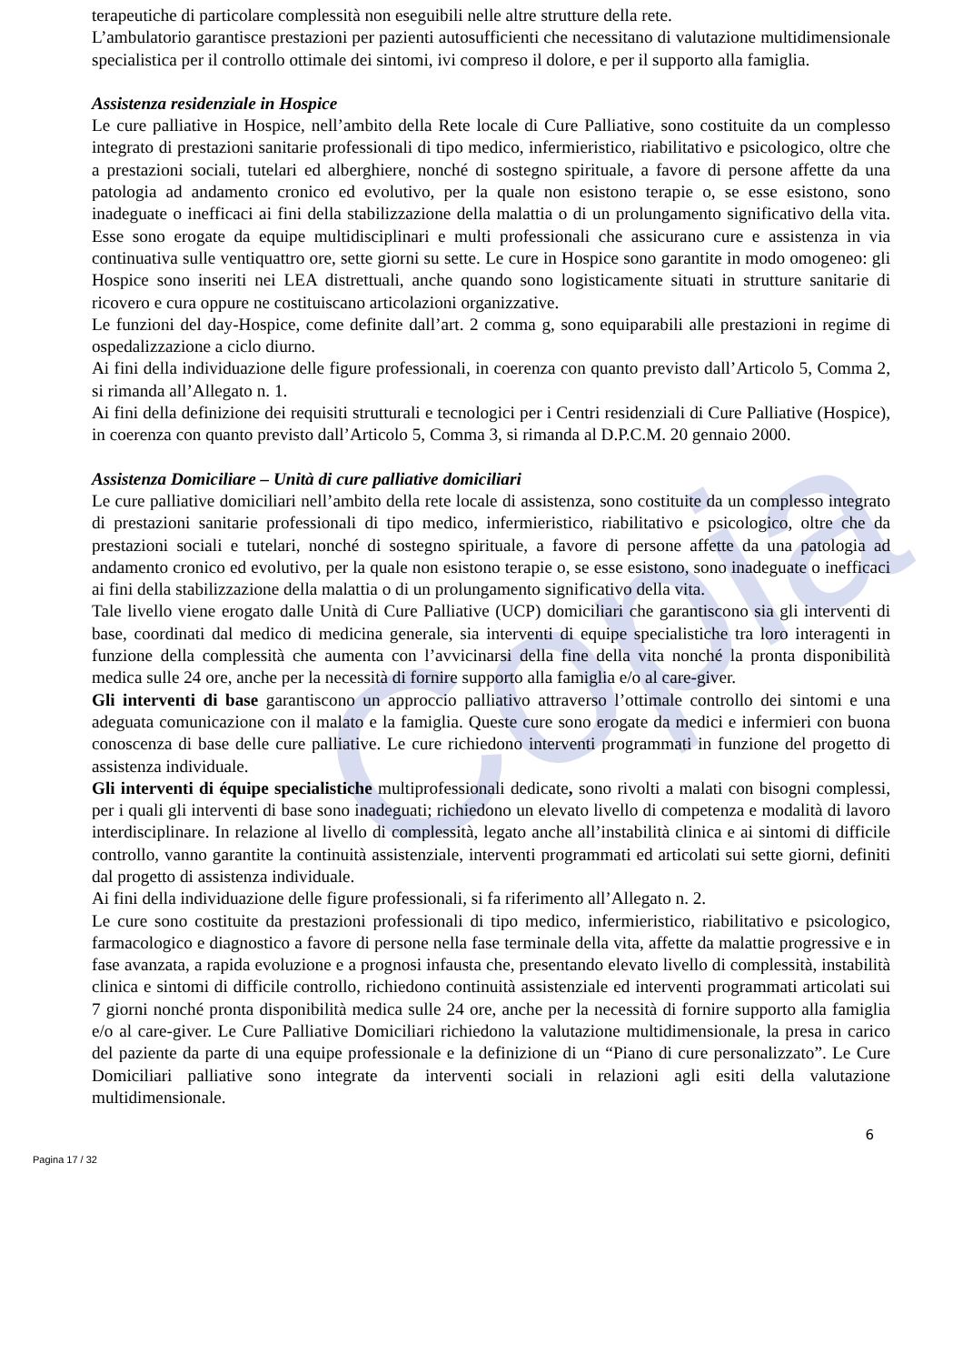Copia
terapeutiche di particolare complessità non eseguibili nelle altre strutture della rete.
L’ambulatorio garantisce prestazioni per pazienti autosufficienti che necessitano di valutazione multidimensionale specialistica per il controllo ottimale dei sintomi, ivi compreso il dolore, e per il supporto alla famiglia.
Assistenza residenziale in Hospice
Le cure palliative in Hospice, nell’ambito della Rete locale di Cure Palliative, sono costituite da un complesso integrato di prestazioni sanitarie professionali di tipo medico, infermieristico, riabilitativo e psicologico, oltre che a prestazioni sociali, tutelari ed alberghiere, nonché di sostegno spirituale, a favore di persone affette da una patologia ad andamento cronico ed evolutivo, per la quale non esistono terapie o, se esse esistono, sono inadeguate o inefficaci ai fini della stabilizzazione della malattia o di un prolungamento significativo della vita. Esse sono erogate da equipe multidisciplinari e multi professionali che assicurano cure e assistenza in via continuativa sulle ventiquattro ore, sette giorni su sette. Le cure in Hospice sono garantite in modo omogeneo: gli Hospice sono inseriti nei LEA distrettuali, anche quando sono logisticamente situati in strutture sanitarie di ricovero e cura oppure ne costituiscano articolazioni organizzative.
Le funzioni del day-Hospice, come definite dall’art. 2 comma g, sono equiparabili alle prestazioni in regime di ospedalizzazione a ciclo diurno.
Ai fini della individuazione delle figure professionali, in coerenza con quanto previsto dall’Articolo 5, Comma 2, si rimanda all’Allegato n. 1.
Ai fini della definizione dei requisiti strutturali e tecnologici per i Centri residenziali di Cure Palliative (Hospice), in coerenza con quanto previsto dall’Articolo 5, Comma 3, si rimanda al D.P.C.M. 20 gennaio 2000.
Assistenza Domiciliare – Unità di cure palliative domiciliari
Le cure palliative domiciliari nell’ambito della rete locale di assistenza, sono costituite da un complesso integrato di prestazioni sanitarie professionali di tipo medico, infermieristico, riabilitativo e psicologico, oltre che da prestazioni sociali e tutelari, nonché di sostegno spirituale, a favore di persone affette da una patologia ad andamento cronico ed evolutivo, per la quale non esistono terapie o, se esse esistono, sono inadeguate o inefficaci ai fini della stabilizzazione della malattia o di un prolungamento significativo della vita.
Tale livello viene erogato dalle Unità di Cure Palliative (UCP) domiciliari che garantiscono sia gli interventi di base, coordinati dal medico di medicina generale, sia interventi di equipe specialistiche tra loro interagenti in funzione della complessità che aumenta con l’avvicinarsi della fine della vita nonché la pronta disponibilità medica sulle 24 ore, anche per la necessità di fornire supporto alla famiglia e/o al care-giver.
Gli interventi di base garantiscono un approccio palliativo attraverso l’ottimale controllo dei sintomi e una adeguata comunicazione con il malato e la famiglia. Queste cure sono erogate da medici e infermieri con buona conoscenza di base delle cure palliative. Le cure richiedono interventi programmati in funzione del progetto di assistenza individuale.
Gli interventi di équipe specialistiche multiprofessionali dedicate, sono rivolti a malati con bisogni complessi, per i quali gli interventi di base sono inadeguati; richiedono un elevato livello di competenza e modalità di lavoro interdisciplinare. In relazione al livello di complessità, legato anche all’instabilità clinica e ai sintomi di difficile controllo, vanno garantite la continuità assistenziale, interventi programmati ed articolati sui sette giorni, definiti dal progetto di assistenza individuale.
Ai fini della individuazione delle figure professionali, si fa riferimento all’Allegato n. 2.
Le cure sono costituite da prestazioni professionali di tipo medico, infermieristico, riabilitativo e psicologico, farmacologico e diagnostico a favore di persone nella fase terminale della vita, affette da malattie progressive e in fase avanzata, a rapida evoluzione e a prognosi infausta che, presentando elevato livello di complessità, instabilità clinica e sintomi di difficile controllo, richiedono continuità assistenziale ed interventi programmati articolati sui 7 giorni nonché pronta disponibilità medica sulle 24 ore, anche per la necessità di fornire supporto alla famiglia e/o al care-giver. Le Cure Palliative Domiciliari richiedono la valutazione multidimensionale, la presa in carico del paziente da parte di una equipe professionale e la definizione di un “Piano di cure personalizzato”. Le Cure Domiciliari palliative sono integrate da interventi sociali in relazioni agli esiti della valutazione multidimensionale.
6
Pagina 17 / 32